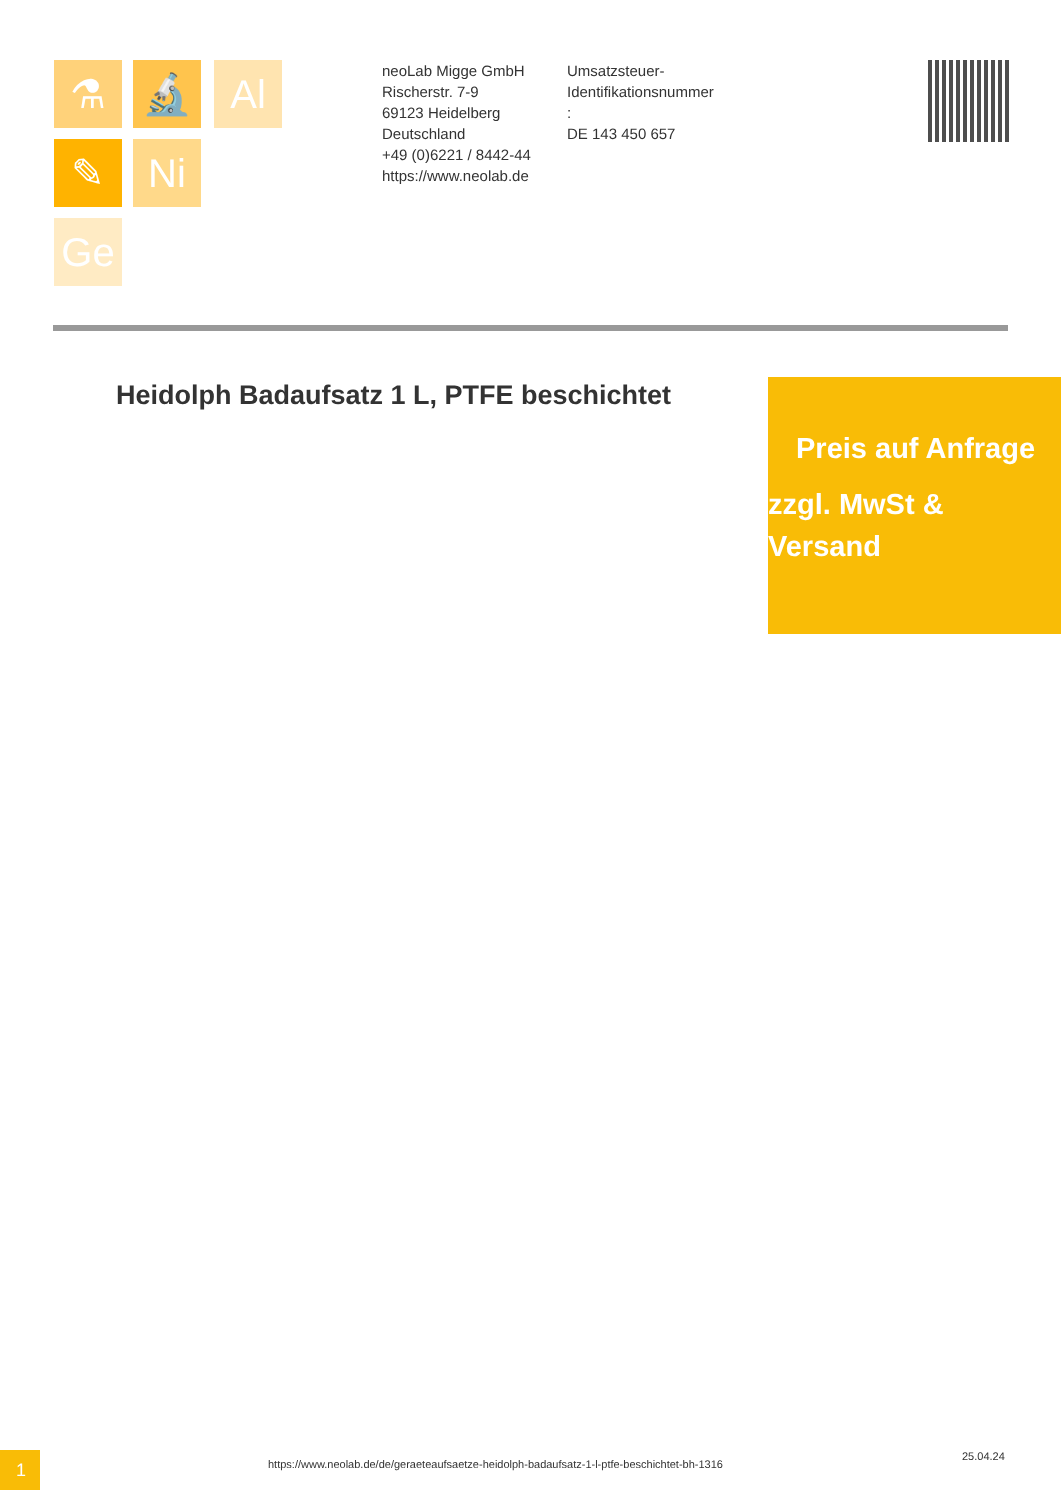⚗ 🔬 Al
✎ Ni
Ge
neoLab Migge GmbH
Rischerstr. 7-9
69123 Heidelberg
Deutschland
+49 (0)6221 / 8442-44
https://www.neolab.de
Umsatzsteuer-Identifikationsnummer
:
DE 143 450 657
Heidolph Badaufsatz 1 L, PTFE beschichtet
Preis auf Anfrage
zzgl. MwSt & Versand
1
https://www.neolab.de/de/geraeteaufsaetze-heidolph-badaufsatz-1-l-ptfe-beschichtet-bh-1316
25.04.24